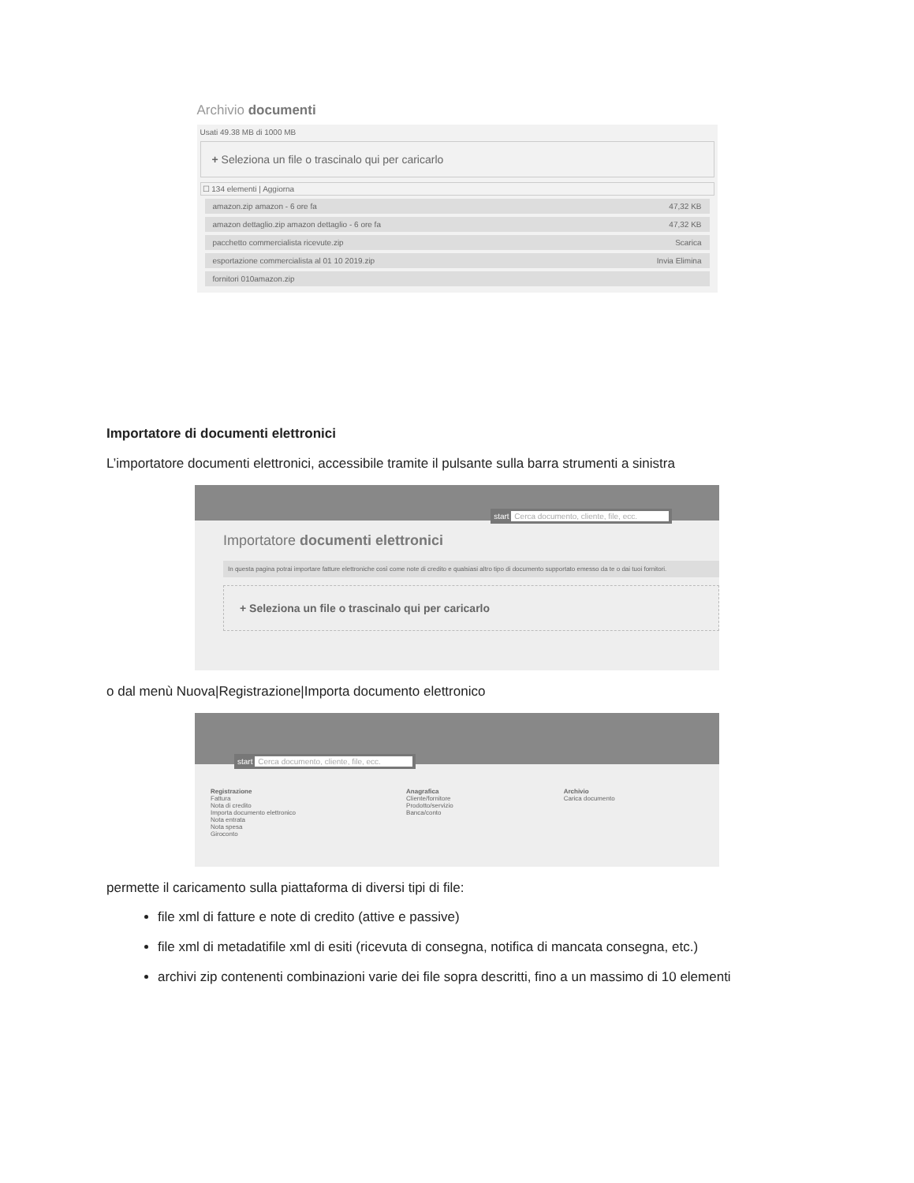Archivio documenti
Usati 49.38 MB di 1000 MB
+ Seleziona un file o trascinalo qui per caricarlo
☐ 134 elementi | Aggiorna
amazon.zip amazon - 6 ore fa 47,32 KB
amazon dettaglio.zip amazon dettaglio - 6 ore fa 47,32 KB
pacchetto commercialista ricevute.zip Scarica
esportazione commercialista al 01 10 2019.zip Invia Elimina
fornitori 010amazon.zip
Importatore di documenti elettronici
L’importatore documenti elettronici, accessibile tramite il pulsante sulla barra strumenti a sinistra
start Cerca documento, cliente, file, ecc.
Importatore documenti elettronici
In questa pagina potrai importare fatture elettroniche così come note di credito e qualsiasi altro tipo di documento supportato emesso da te o dai tuoi fornitori.
+ Seleziona un file o trascinalo qui per caricarlo
o dal menù Nuova|Registrazione|Importa documento elettronico
start Cerca documento, cliente, file, ecc.
Registrazione
Fattura
Nota di credito
Importa documento elettronico
Nota entrata
Nota spesa
Giroconto
Anagrafica
Cliente/fornitore
Prodotto/servizio
Banca/conto
Archivio
Carica documento
permette il caricamento sulla piattaforma di diversi tipi di file:
file xml di fatture e note di credito (attive e passive)
file xml di metadatifile xml di esiti (ricevuta di consegna, notifica di mancata consegna, etc.)
archivi zip contenenti combinazioni varie dei file sopra descritti, fino a un massimo di 10 elementi